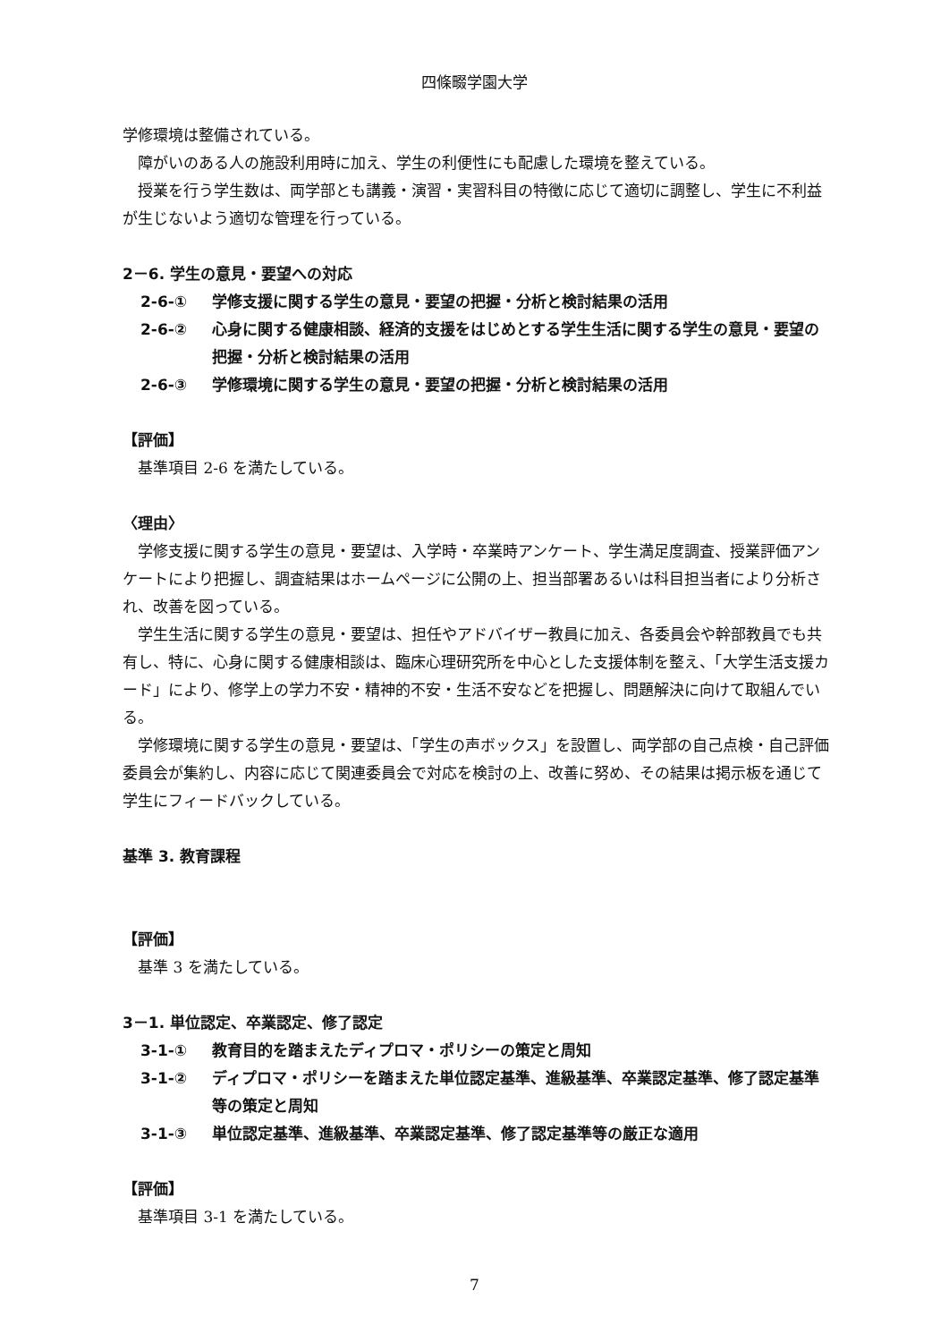四條畷学園大学
学修環境は整備されている。
障がいのある人の施設利用時に加え、学生の利便性にも配慮した環境を整えている。
授業を行う学生数は、両学部とも講義・演習・実習科目の特徴に応じて適切に調整し、学生に不利益が生じないよう適切な管理を行っている。
2－6. 学生の意見・要望への対応
2-6-① 学修支援に関する学生の意見・要望の把握・分析と検討結果の活用
2-6-② 心身に関する健康相談、経済的支援をはじめとする学生生活に関する学生の意見・要望の把握・分析と検討結果の活用
2-6-③ 学修環境に関する学生の意見・要望の把握・分析と検討結果の活用
【評価】
基準項目 2-6 を満たしている。
〈理由〉
学修支援に関する学生の意見・要望は、入学時・卒業時アンケート、学生満足度調査、授業評価アンケートにより把握し、調査結果はホームページに公開の上、担当部署あるいは科目担当者により分析され、改善を図っている。
学生生活に関する学生の意見・要望は、担任やアドバイザー教員に加え、各委員会や幹部教員でも共有し、特に、心身に関する健康相談は、臨床心理研究所を中心とした支援体制を整え、「大学生活支援カード」により、修学上の学力不安・精神的不安・生活不安などを把握し、問題解決に向けて取組んでいる。
学修環境に関する学生の意見・要望は、「学生の声ボックス」を設置し、両学部の自己点検・自己評価委員会が集約し、内容に応じて関連委員会で対応を検討の上、改善に努め、その結果は掲示板を通じて学生にフィードバックしている。
基準 3. 教育課程
【評価】
基準 3 を満たしている。
3－1. 単位認定、卒業認定、修了認定
3-1-① 教育目的を踏まえたディプロマ・ポリシーの策定と周知
3-1-② ディプロマ・ポリシーを踏まえた単位認定基準、進級基準、卒業認定基準、修了認定基準等の策定と周知
3-1-③ 単位認定基準、進級基準、卒業認定基準、修了認定基準等の厳正な適用
【評価】
基準項目 3-1 を満たしている。
7